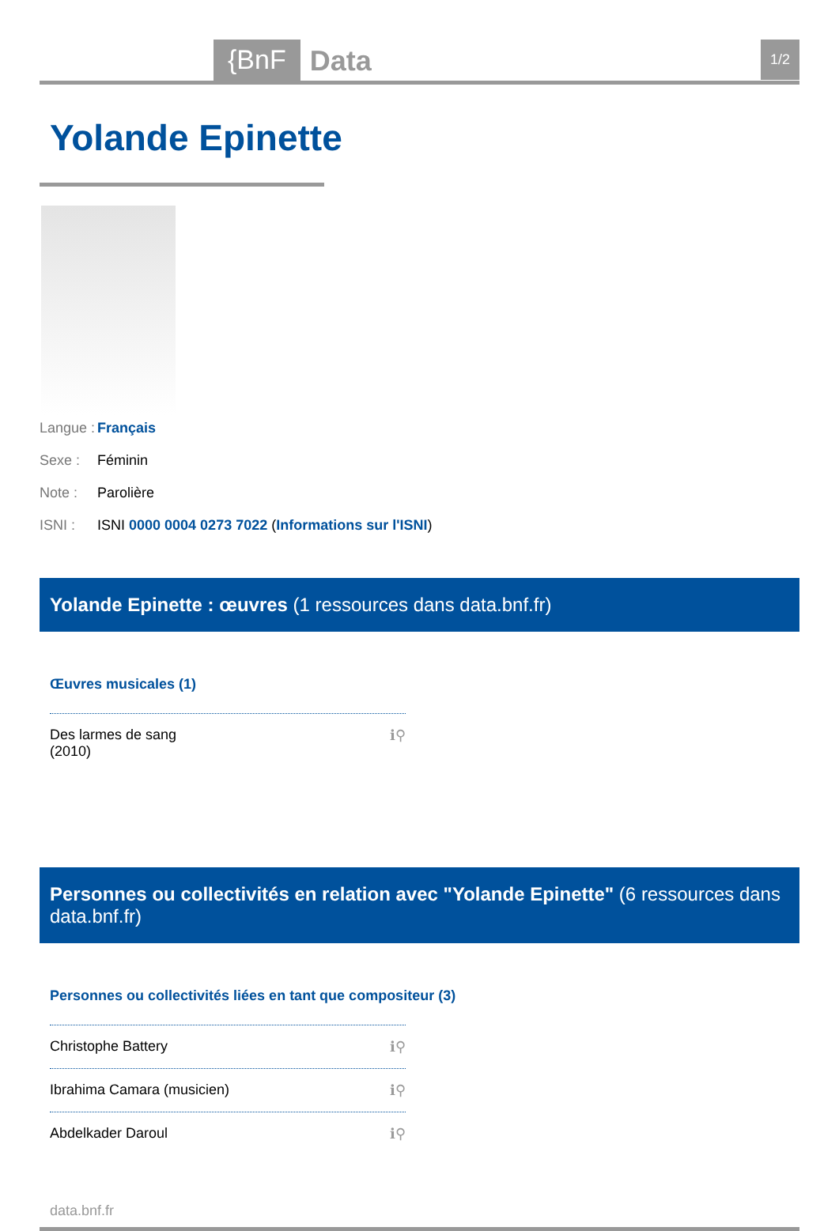{BnF Data 1/2
Yolande Epinette
Langue : Français
Sexe : Féminin
Note : Parolière
ISNI : ISNI 0000 0004 0273 7022 (Informations sur l'ISNI)
Yolande Epinette : œuvres (1 ressources dans data.bnf.fr)
Œuvres musicales (1)
Des larmes de sang
(2010) ℹ⚲
Personnes ou collectivités en relation avec "Yolande Epinette" (6 ressources dans data.bnf.fr)
Personnes ou collectivités liées en tant que compositeur (3)
Christophe Battery ℹ⚲
Ibrahima Camara (musicien) ℹ⚲
Abdelkader Daroul ℹ⚲
data.bnf.fr